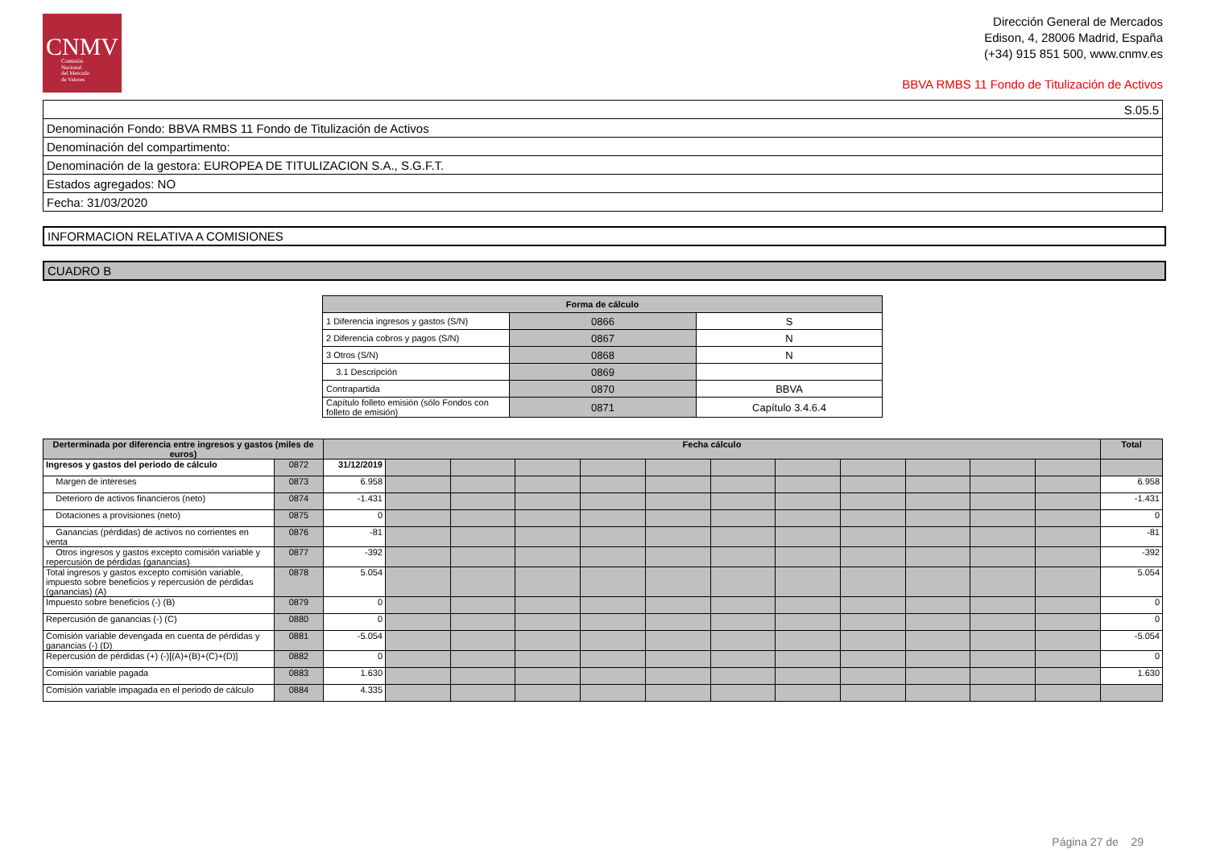CNMV
Comisión
Nacional
del Mercado
de Valores
Dirección General de Mercados
Edison, 4, 28006 Madrid, España
(+34) 915 851 500, www.cnmv.es
BBVA RMBS 11 Fondo de Titulización de Activos
| S.05.5 |
| Denominación Fondo: BBVA RMBS 11 Fondo de Titulización de Activos |
| Denominación del compartimento: |
| Denominación de la gestora: EUROPEA DE TITULIZACION S.A., S.G.F.T. |
| Estados agregados: NO |
| Fecha: 31/03/2020 |
INFORMACION RELATIVA A COMISIONES
CUADRO B
| Forma de cálculo | | |
| --- | --- | --- |
| 1 Diferencia ingresos y gastos (S/N) | 0866 | S |
| 2 Diferencia cobros y pagos (S/N) | 0867 | N |
| 3 Otros (S/N) | 0868 | N |
| 3.1 Descripción | 0869 | |
| Contrapartida | 0870 | BBVA |
| Capítulo folleto emisión (sólo Fondos con folleto de emisión) | 0871 | Capítulo 3.4.6.4 |
| Derterminada por diferencia entre ingresos y gastos (miles de euros) | | Fecha cálculo | | | | | | | | | | | | Total |
| --- | --- | --- | --- | --- | --- | --- | --- | --- | --- | --- | --- | --- | --- | --- |
| Ingresos y gastos del periodo de cálculo | 0872 | 31/12/2019 | | | | | | | | | | | | |
| Margen de intereses | 0873 | 6.958 | | | | | | | | | | | | 6.958 |
| Deterioro de activos financieros (neto) | 0874 | -1.431 | | | | | | | | | | | | -1.431 |
| Dotaciones a provisiones (neto) | 0875 | 0 | | | | | | | | | | | | 0 |
| Ganancias (pérdidas) de activos no corrientes en venta | 0876 | -81 | | | | | | | | | | | | -81 |
| Otros ingresos y gastos excepto comisión variable y repercusión de pérdidas (ganancias) | 0877 | -392 | | | | | | | | | | | | -392 |
| Total ingresos y gastos excepto comisión variable, impuesto sobre beneficios y repercusión de pérdidas (ganancias) (A) | 0878 | 5.054 | | | | | | | | | | | | 5.054 |
| Impuesto sobre beneficios (-) (B) | 0879 | 0 | | | | | | | | | | | | 0 |
| Repercusión de ganancias (-) (C) | 0880 | 0 | | | | | | | | | | | | 0 |
| Comisión variable devengada en cuenta de pérdidas y ganancias (-) (D) | 0881 | -5.054 | | | | | | | | | | | | -5.054 |
| Repercusión de pérdidas (+) (-)[(A)+(B)+(C)+(D)] | 0882 | 0 | | | | | | | | | | | | 0 |
| Comisión variable pagada | 0883 | 1.630 | | | | | | | | | | | | 1.630 |
| Comisión variable impagada en el periodo de cálculo | 0884 | 4.335 | | | | | | | | | | | | |
Página 27 de 29